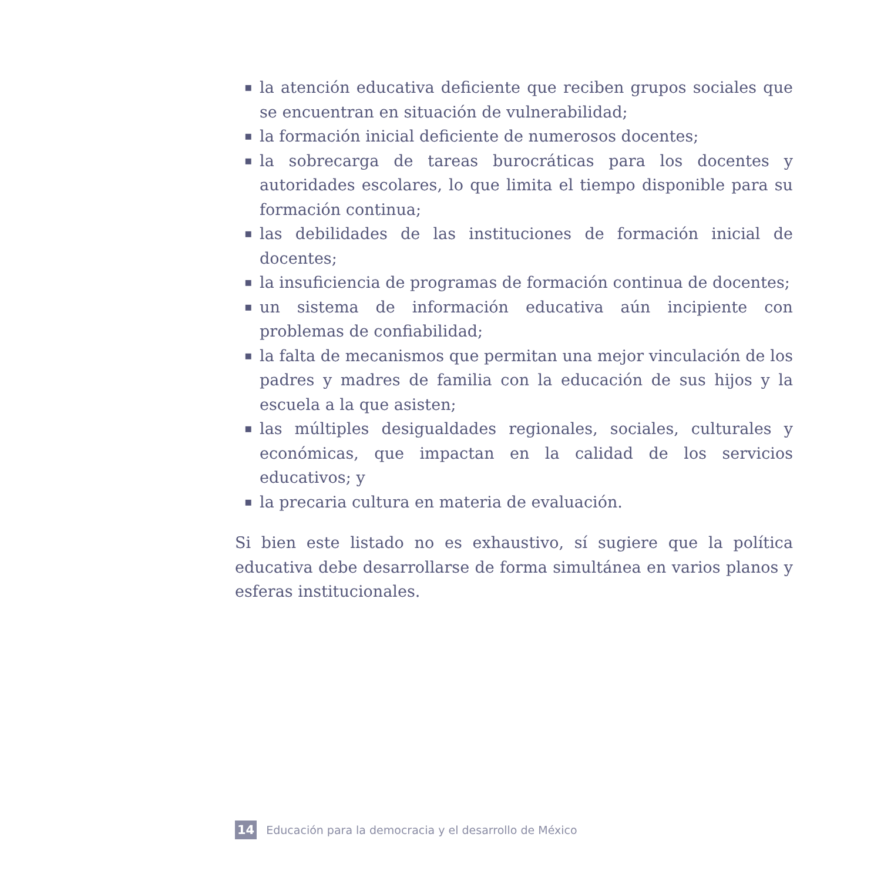▪ la atención educativa deficiente que reciben grupos sociales que se encuentran en situación de vulnerabilidad;
▪ la formación inicial deficiente de numerosos docentes;
▪ la sobrecarga de tareas burocráticas para los docentes y autoridades escolares, lo que limita el tiempo disponible para su formación continua;
▪ las debilidades de las instituciones de formación inicial de docentes;
▪ la insuficiencia de programas de formación continua de docentes;
▪ un sistema de información educativa aún incipiente con problemas de confiabilidad;
▪ la falta de mecanismos que permitan una mejor vinculación de los padres y madres de familia con la educación de sus hijos y la escuela a la que asisten;
▪ las múltiples desigualdades regionales, sociales, culturales y económicas, que impactan en la calidad de los servicios educativos; y
▪ la precaria cultura en materia de evaluación.
Si bien este listado no es exhaustivo, sí sugiere que la política educativa debe desarrollarse de forma simultánea en varios planos y esferas institucionales.
14 Educación para la democracia y el desarrollo de México